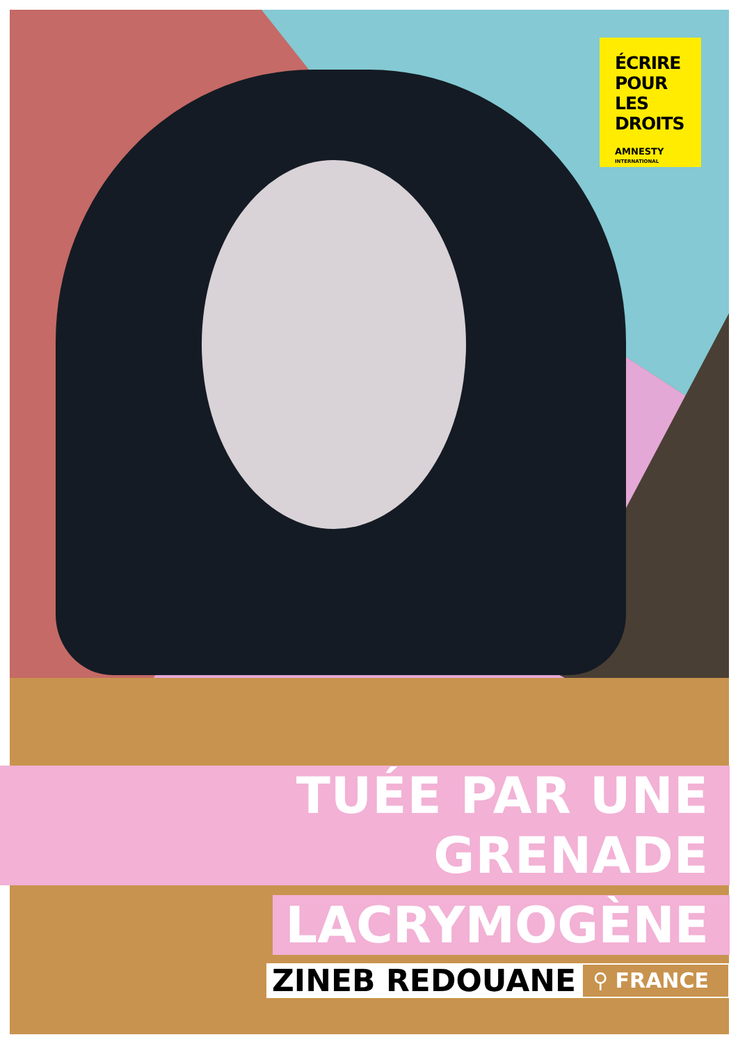ÉCRIRE
POUR LES
DROITS
AMNESTY
INTERNATIONAL
TUÉE PAR UNE GRENADE
LACRYMOGÈNE
ZINEB REDOUANE
⚲ FRANCE